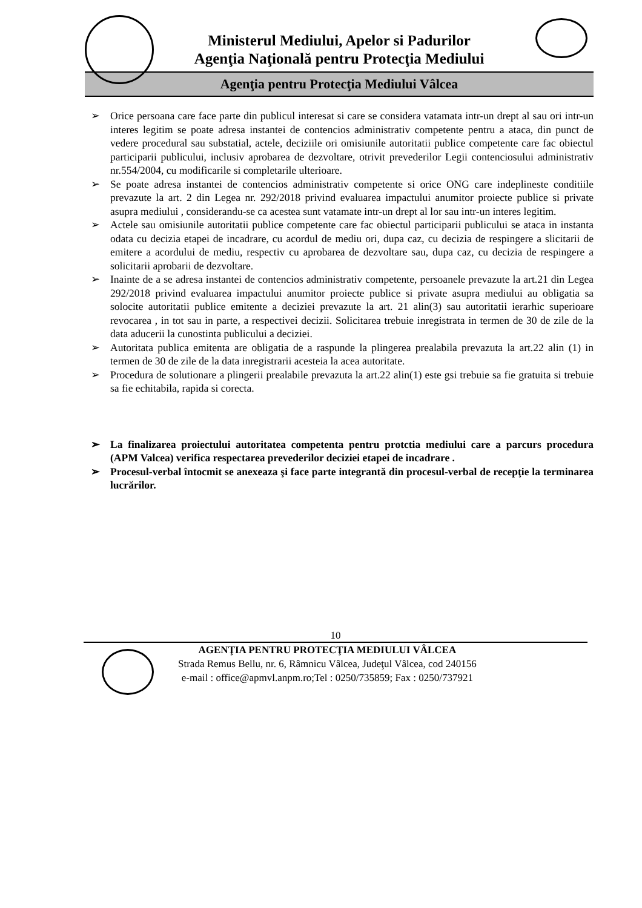Ministerul Mediului, Apelor si Padurilor
Agenţia Naţională pentru Protecţia Mediului
Agenţia pentru Protecţia Mediului Vâlcea
➢ Orice persoana care face parte din publicul interesat si care se considera vatamata intr-un drept al sau ori intr-un interes legitim se poate adresa instantei de contencios administrativ competente pentru a ataca, din punct de vedere procedural sau substatial, actele, deciziile ori omisiunile autoritatii publice competente care fac obiectul participarii publicului, inclusiv aprobarea de dezvoltare, otrivit prevederilor Legii contenciosului administrativ nr.554/2004, cu modificarile si completarile ulterioare.
➢ Se poate adresa instantei de contencios administrativ competente si orice ONG care indeplineste conditiile prevazute la art. 2 din Legea nr. 292/2018 privind evaluarea impactului anumitor proiecte publice si private asupra mediului , considerandu-se ca acestea sunt vatamate intr-un drept al lor sau intr-un interes legitim.
➢ Actele sau omisiunile autoritatii publice competente care fac obiectul participarii publicului se ataca in instanta odata cu decizia etapei de incadrare, cu acordul de mediu ori, dupa caz, cu decizia de respingere a slicitarii de emitere a acordului de mediu, respectiv cu aprobarea de dezvoltare sau, dupa caz, cu decizia de respingere a solicitarii aprobarii de dezvoltare.
➢ Inainte de a se adresa instantei de contencios administrativ competente, persoanele prevazute la art.21 din Legea 292/2018 privind evaluarea impactului anumitor proiecte publice si private asupra mediului au obligatia sa solocite autoritatii publice emitente a deciziei prevazute la art. 21 alin(3) sau autoritatii ierarhic superioare revocarea , in tot sau in parte, a respectivei decizii. Solicitarea trebuie inregistrata in termen de 30 de zile de la data aducerii la cunostinta publicului a deciziei.
➢ Autoritata publica emitenta are obligatia de a raspunde la plingerea prealabila prevazuta la art.22 alin (1) in termen de 30 de zile de la data inregistrarii acesteia la acea autoritate.
➢ Procedura de solutionare a plingerii prealabile prevazuta la art.22 alin(1) este gsi trebuie sa fie gratuita si trebuie sa fie echitabila, rapida si corecta.
➢ La finalizarea proiectului autoritatea competenta pentru protctia mediului care a parcurs procedura (APM Valcea) verifica respectarea prevederilor deciziei etapei de incadrare .
➢ Procesul-verbal întocmit se anexeaza şi face parte integrantă din procesul-verbal de recepţie la terminarea lucrărilor.
10
AGENŢIA PENTRU PROTECŢIA MEDIULUI VÂLCEA
Strada Remus Bellu, nr. 6, Râmnicu Vâlcea, Judeţul Vâlcea, cod 240156
e-mail : office@apmvl.anpm.ro;Tel : 0250/735859; Fax : 0250/737921